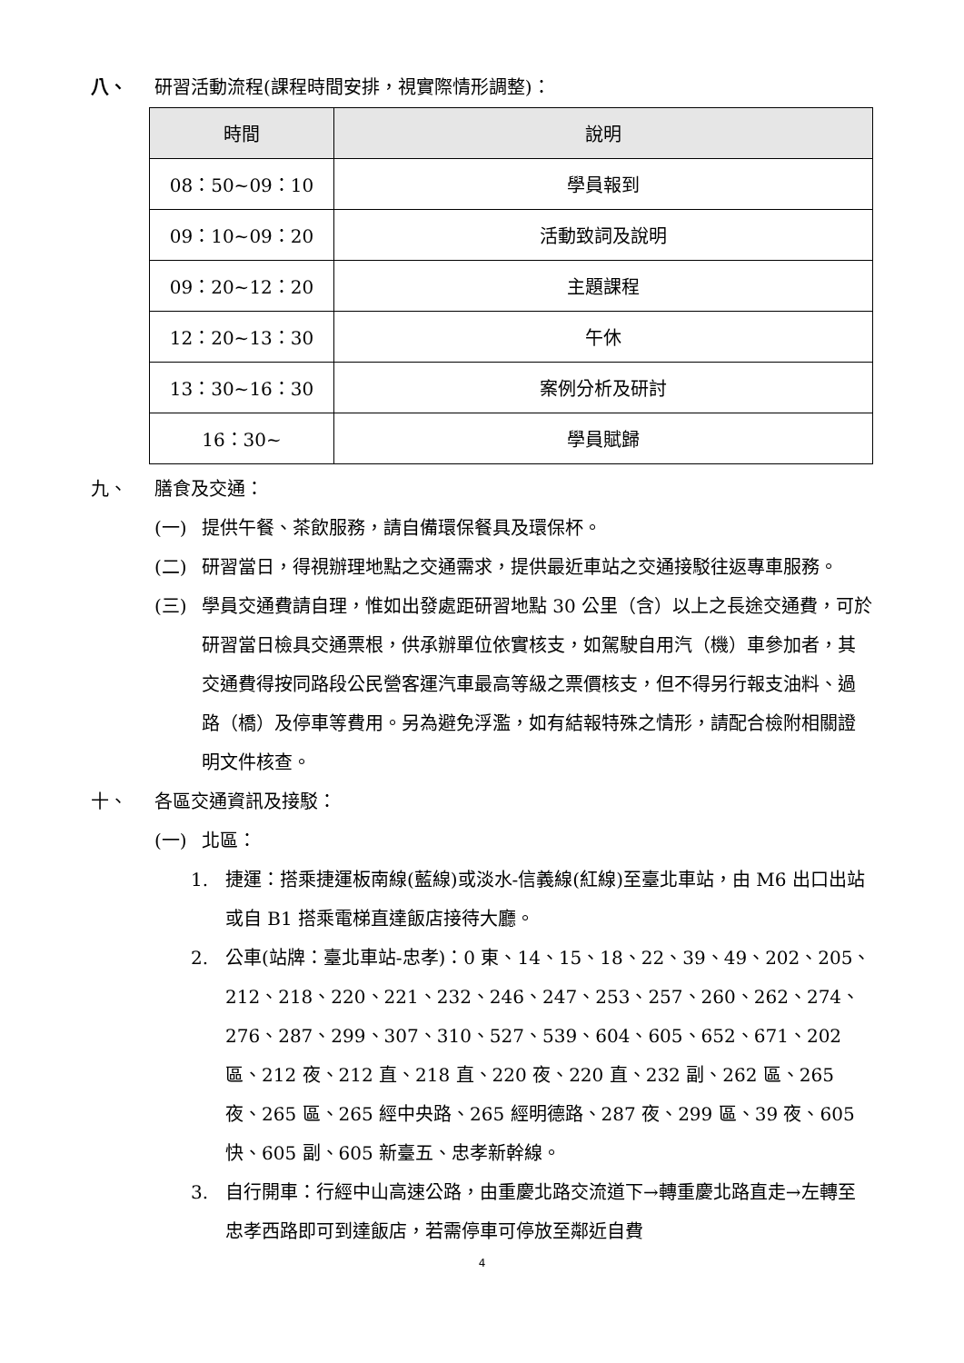八、 研習活動流程(課程時間安排，視實際情形調整)：
| 時間 | 說明 |
| --- | --- |
| 08：50~09：10 | 學員報到 |
| 09：10~09：20 | 活動致詞及說明 |
| 09：20~12：20 | 主題課程 |
| 12：20~13：30 | 午休 |
| 13：30~16：30 | 案例分析及研討 |
| 16：30~ | 學員賦歸 |
九、 膳食及交通：
(一) 提供午餐、茶飲服務，請自備環保餐具及環保杯。
(二) 研習當日，得視辦理地點之交通需求，提供最近車站之交通接駁往返專車服務。
(三) 學員交通費請自理，惟如出發處距研習地點 30 公里（含）以上之長途交通費，可於研習當日檢具交通票根，供承辦單位依實核支，如駕駛自用汽（機）車參加者，其交通費得按同路段公民營客運汽車最高等級之票價核支，但不得另行報支油料、過路（橋）及停車等費用。另為避免浮濫，如有結報特殊之情形，請配合檢附相關證明文件核查。
十、 各區交通資訊及接駁：
(一) 北區：
1. 捷運：搭乘捷運板南線(藍線)或淡水-信義線(紅線)至臺北車站，由 M6 出口出站或自 B1 搭乘電梯直達飯店接待大廳。
2. 公車(站牌：臺北車站-忠孝)：0 東、14、15、18、22、39、49、202、205、212、218、220、221、232、246、247、253、257、260、262、274、276、287、299、307、310、527、539、604、605、652、671、202 區、212 夜、212 直、218 直、220 夜、220 直、232 副、262 區、265 夜、265 區、265 經中央路、265 經明德路、287 夜、299 區、39 夜、605 快、605 副、605 新臺五、忠孝新幹線。
3. 自行開車：行經中山高速公路，由重慶北路交流道下→轉重慶北路直走→左轉至忠孝西路即可到達飯店，若需停車可停放至鄰近自費
4